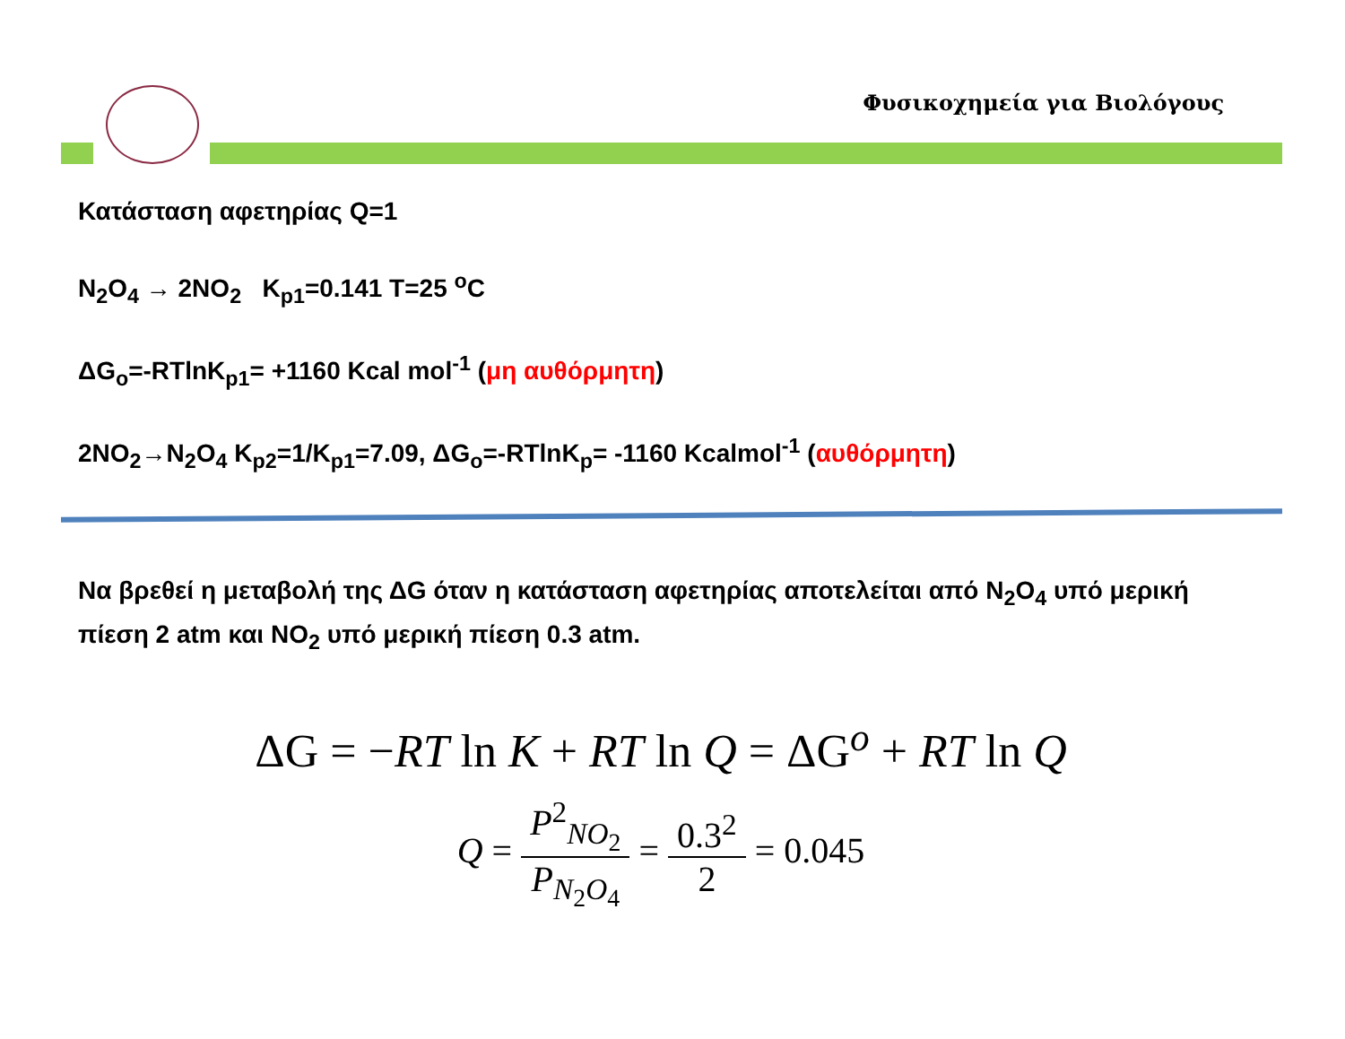Φυσικοχημεία για Βιολόγους
Κατάσταση αφετηρίας Q=1
N<sub>2</sub>O<sub>4</sub> → 2NO<sub>2</sub> K<sub>p1</sub>=0.141 T=25 <sup>o</sup>C
ΔG<sub>o</sub>=-RTlnK<sub>p1</sub>= +1160 Kcal mol<sup>-1</sup> (μη αυθόρμητη)
2NO<sub>2</sub>→N<sub>2</sub>O<sub>4</sub> K<sub>p2</sub>=1/K<sub>p1</sub>=7.09, ΔG<sub>o</sub>=-RTlnK<sub>p</sub>= -1160 Kcalmol<sup>-1</sup> (αυθόρμητη)
Να βρεθεί η μεταβολή της ΔG όταν η κατάσταση αφετηρίας αποτελείται από N<sub>2</sub>O<sub>4</sub> υπό μερική πίεση 2 atm και NO<sub>2</sub> υπό μερική πίεση 0.3 atm.
ΔG = −RT ln K + RT ln Q = ΔG<sup>o</sup> + RT ln Q
Q = P<sup>2</sup><sub>NO<sub>2</sub></sub> P<sub>N<sub>2</sub>O<sub>4</sub></sub> = 0.3<sup>2</sup> 2 = 0.045